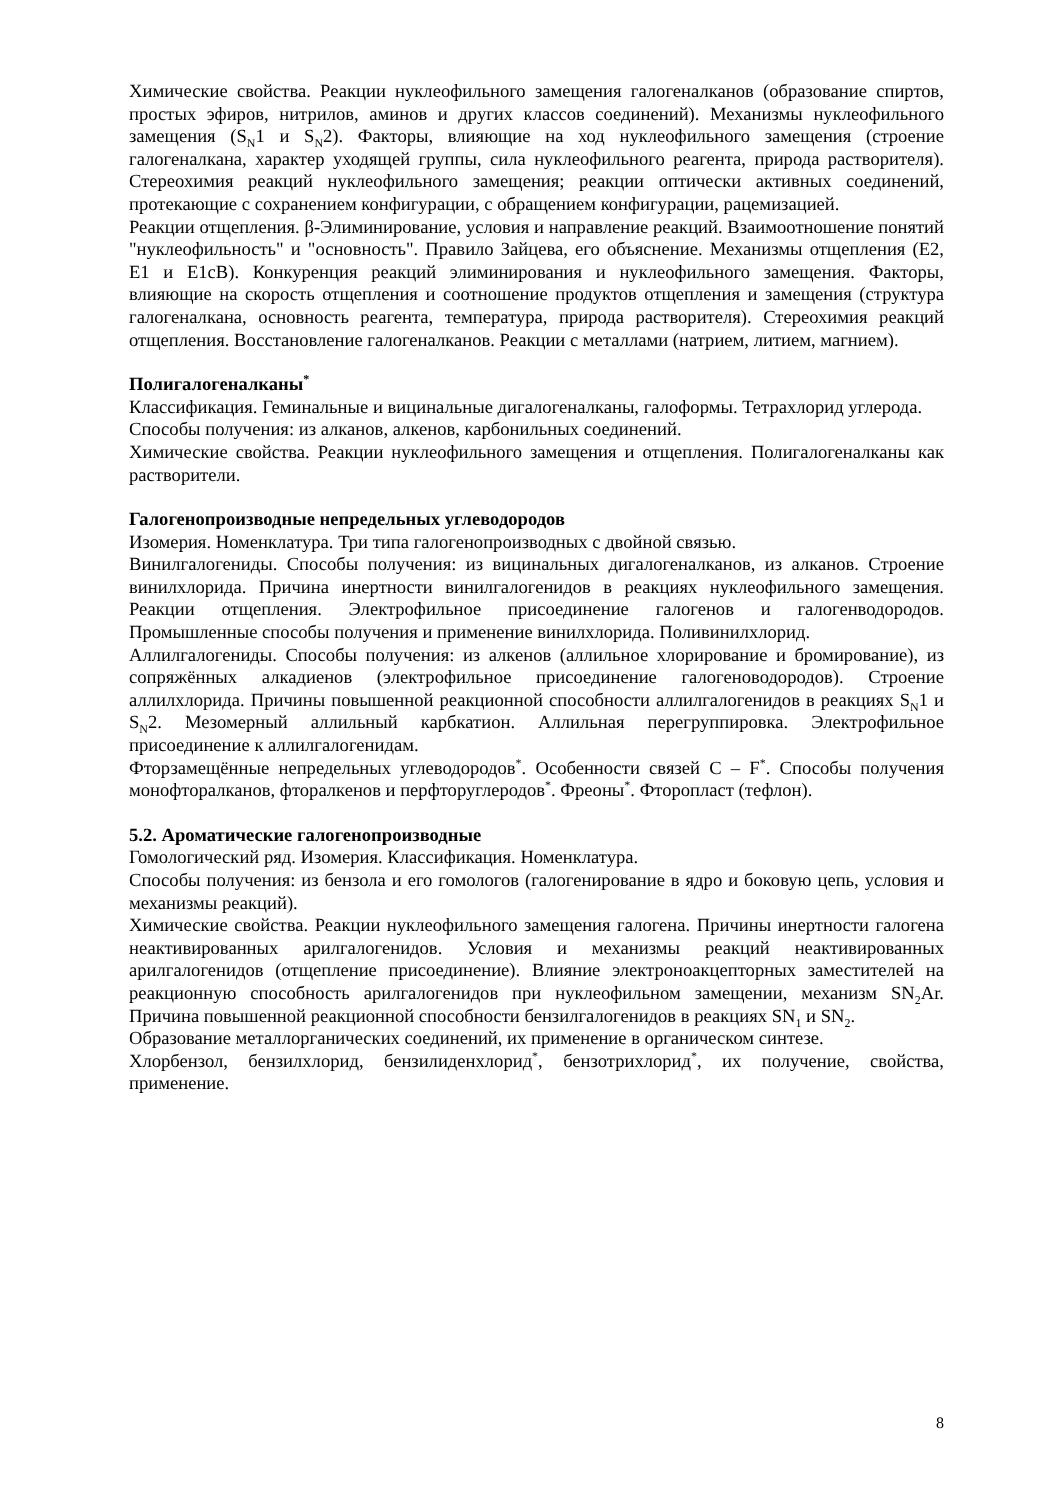Химические свойства. Реакции нуклеофильного замещения галогеналканов (образование спиртов, простых эфиров, нитрилов, аминов и других классов соединений). Механизмы нуклеофильного замещения (S<sub>N</sub>1 и S<sub>N</sub>2). Факторы, влияющие на ход нуклеофильного замещения (строение галогеналкана, характер уходящей группы, сила нуклеофильного реагента, природа растворителя). Стереохимия реакций нуклеофильного замещения; реакции оптически активных соединений, протекающие с сохранением конфигурации, с обращением конфигурации, рацемизацией.
Реакции отщепления. β-Элиминирование, условия и направление реакций. Взаимоотношение понятий "нуклеофильность" и "основность". Правило Зайцева, его объяснение. Механизмы отщепления (E2, E1 и E1cB). Конкуренция реакций элиминирования и нуклеофильного замещения. Факторы, влияющие на скорость отщепления и соотношение продуктов отщепления и замещения (структура галогеналкана, основность реагента, температура, природа растворителя). Стереохимия реакций отщепления. Восстановление галогеналканов. Реакции с металлами (натрием, литием, магнием).
Полигалогеналканы<sup>*</sup>
Классификация. Геминальные и вицинальные дигалогеналканы, галоформы. Тетрахлорид углерода.
Способы получения: из алканов, алкенов, карбонильных соединений.
Химические свойства. Реакции нуклеофильного замещения и отщепления. Полигалогеналканы как растворители.
Галогенопроизводные непредельных углеводородов
Изомерия. Номенклатура. Три типа галогенопроизводных с двойной связью.
Винилгалогениды. Способы получения: из вицинальных дигалогеналканов, из алканов. Строение винилхлорида. Причина инертности винилгалогенидов в реакциях нуклеофильного замещения. Реакции отщепления. Электрофильное присоединение галогенов и галогенводородов. Промышленные способы получения и применение винилхлорида. Поливинилхлорид.
Аллилгалогениды. Способы получения: из алкенов (аллильное хлорирование и бромирование), из сопряжённых алкадиенов (электрофильное присоединение галогеноводородов). Строение аллилхлорида. Причины повышенной реакционной способности аллилгалогенидов в реакциях S<sub>N</sub>1 и S<sub>N</sub>2. Мезомерный аллильный карбкатион. Аллильная перегруппировка. Электрофильное присоединение к аллилгалогенидам.
Фторзамещённые непредельных углеводородов<sup>*</sup>. Особенности связей C – F<sup>*</sup>. Способы получения монофторалканов, фторалкенов и перфторуглеродов<sup>*</sup>. Фреоны<sup>*</sup>. Фторопласт (тефлон).
5.2. Ароматические галогенопроизводные
Гомологический ряд. Изомерия. Классификация. Номенклатура.
Способы получения: из бензола и его гомологов (галогенирование в ядро и боковую цепь, условия и механизмы реакций).
Химические свойства. Реакции нуклеофильного замещения галогена. Причины инертности галогена неактивированных арилгалогенидов. Условия и механизмы реакций неактивированных арилгалогенидов (отщепление присоединение). Влияние электроноакцепторных заместителей на реакционную способность арилгалогенидов при нуклеофильном замещении, механизм SN<sub>2</sub>Ar. Причина повышенной реакционной способности бензилгалогенидов в реакциях SN<sub>1</sub> и SN<sub>2</sub>.
Образование металлорганических соединений, их применение в органическом синтезе.
Хлорбензол, бензилхлорид, бензилиденхлорид<sup>*</sup>, бензотрихлорид<sup>*</sup>, их получение, свойства, применение.
8